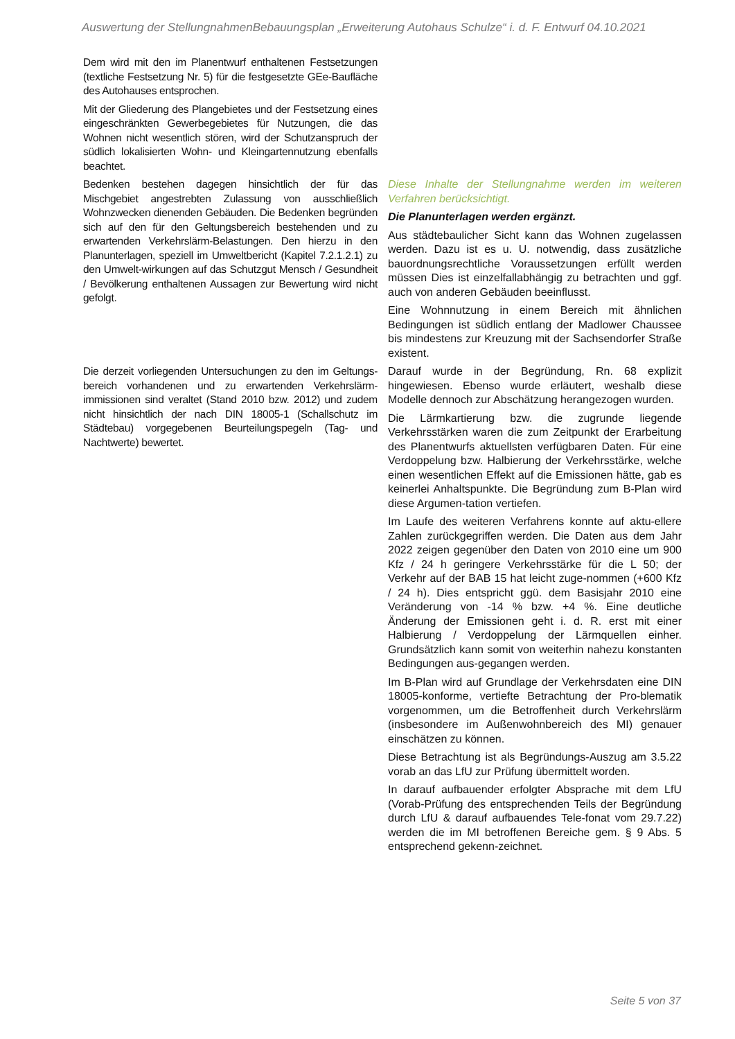Auswertung der StellungnahmenBebauungsplan „Erweiterung Autohaus Schulze“ i. d. F. Entwurf 04.10.2021
| Dem wird mit den im Planentwurf enthaltenen Festsetzungen (textliche Festsetzung Nr. 5) für die festgesetzte GEe-Baufläche des Autohauses entsprochen. Mit der Gliederung des Plangebietes und der Festsetzung eines eingeschränkten Gewerbegebietes für Nutzungen, die das Wohnen nicht wesentlich stören, wird der Schutzanspruch der südlich lokalisierten Wohn- und Kleingartennutzung ebenfalls beachtet. | |
| Bedenken bestehen dagegen hinsichtlich der für das Mischgebiet angestrebten Zulassung von ausschließlich Wohnzwecken dienenden Gebäuden. Die Bedenken begründen sich auf den für den Geltungsbereich bestehenden und zu erwartenden Verkehrslärm-Belastungen. Den hierzu in den Planunterlagen, speziell im Umweltbericht (Kapitel 7.2.1.2.1) zu den Umwelt-wirkungen auf das Schutzgut Mensch / Gesundheit / Bevölkerung enthaltenen Aussagen zur Bewertung wird nicht gefolgt. | Diese Inhalte der Stellungnahme werden im weiteren Verfahren berücksichtigt. Die Planunterlagen werden ergänzt. Aus städtebaulicher Sicht kann das Wohnen zugelassen werden. Dazu ist es u. U. notwendig, dass zusätzliche bauordnungsrechtliche Voraussetzungen erfüllt werden müssen Dies ist einzelfallabhängig zu betrachten und ggf. auch von anderen Gebäuden beeinflusst. Eine Wohnnutzung in einem Bereich mit ähnlichen Bedingungen ist südlich entlang der Madlower Chaussee bis mindestens zur Kreuzung mit der Sachsendorfer Straße existent. |
| Die derzeit vorliegenden Untersuchungen zu den im Geltungs-bereich vorhandenen und zu erwartenden Verkehrslärm-immissionen sind veraltet (Stand 2010 bzw. 2012) und zudem nicht hinsichtlich der nach DIN 18005-1 (Schallschutz im Städtebau) vorgegebenen Beurteilungspegeln (Tag- und Nachtwerte) bewertet. | Darauf wurde in der Begründung, Rn. 68 explizit hingewiesen. Ebenso wurde erläutert, weshalb diese Modelle dennoch zur Abschätzung herangezogen wurden. Die Lärmkartierung bzw. die zugrunde liegende Verkehrsstärken waren die zum Zeitpunkt der Erarbeitung des Planentwurfs aktuellsten verfügbaren Daten. Für eine Verdoppelung bzw. Halbierung der Verkehrsstärke, welche einen wesentlichen Effekt auf die Emissionen hätte, gab es keinerlei Anhaltspunkte. Die Begründung zum B-Plan wird diese Argumen-tation vertiefen. Im Laufe des weiteren Verfahrens konnte auf aktu-ellere Zahlen zurückgegriffen werden. Die Daten aus dem Jahr 2022 zeigen gegenüber den Daten von 2010 eine um 900 Kfz / 24 h geringere Verkehrsstärke für die L 50; der Verkehr auf der BAB 15 hat leicht zuge-nommen (+600 Kfz / 24 h). Dies entspricht ggü. dem Basisjahr 2010 eine Veränderung von -14 % bzw. +4 %. Eine deutliche Änderung der Emissionen geht i. d. R. erst mit einer Halbierung / Verdoppelung der Lärmquellen einher. Grundsätzlich kann somit von weiterhin nahezu konstanten Bedingungen aus-gegangen werden. Im B-Plan wird auf Grundlage der Verkehrsdaten eine DIN 18005-konforme, vertiefte Betrachtung der Pro-blematik vorgenommen, um die Betroffenheit durch Verkehrslärm (insbesondere im Außenwohnbereich des MI) genauer einschätzen zu können. Diese Betrachtung ist als Begründungs-Auszug am 3.5.22 vorab an das LfU zur Prüfung übermittelt worden. In darauf aufbauender erfolgter Absprache mit dem LfU (Vorab-Prüfung des entsprechenden Teils der Begründung durch LfU & darauf aufbauendes Tele-fonat vom 29.7.22) werden die im MI betroffenen Bereiche gem. § 9 Abs. 5 entsprechend gekenn-zeichnet. |
Seite 5 von 37